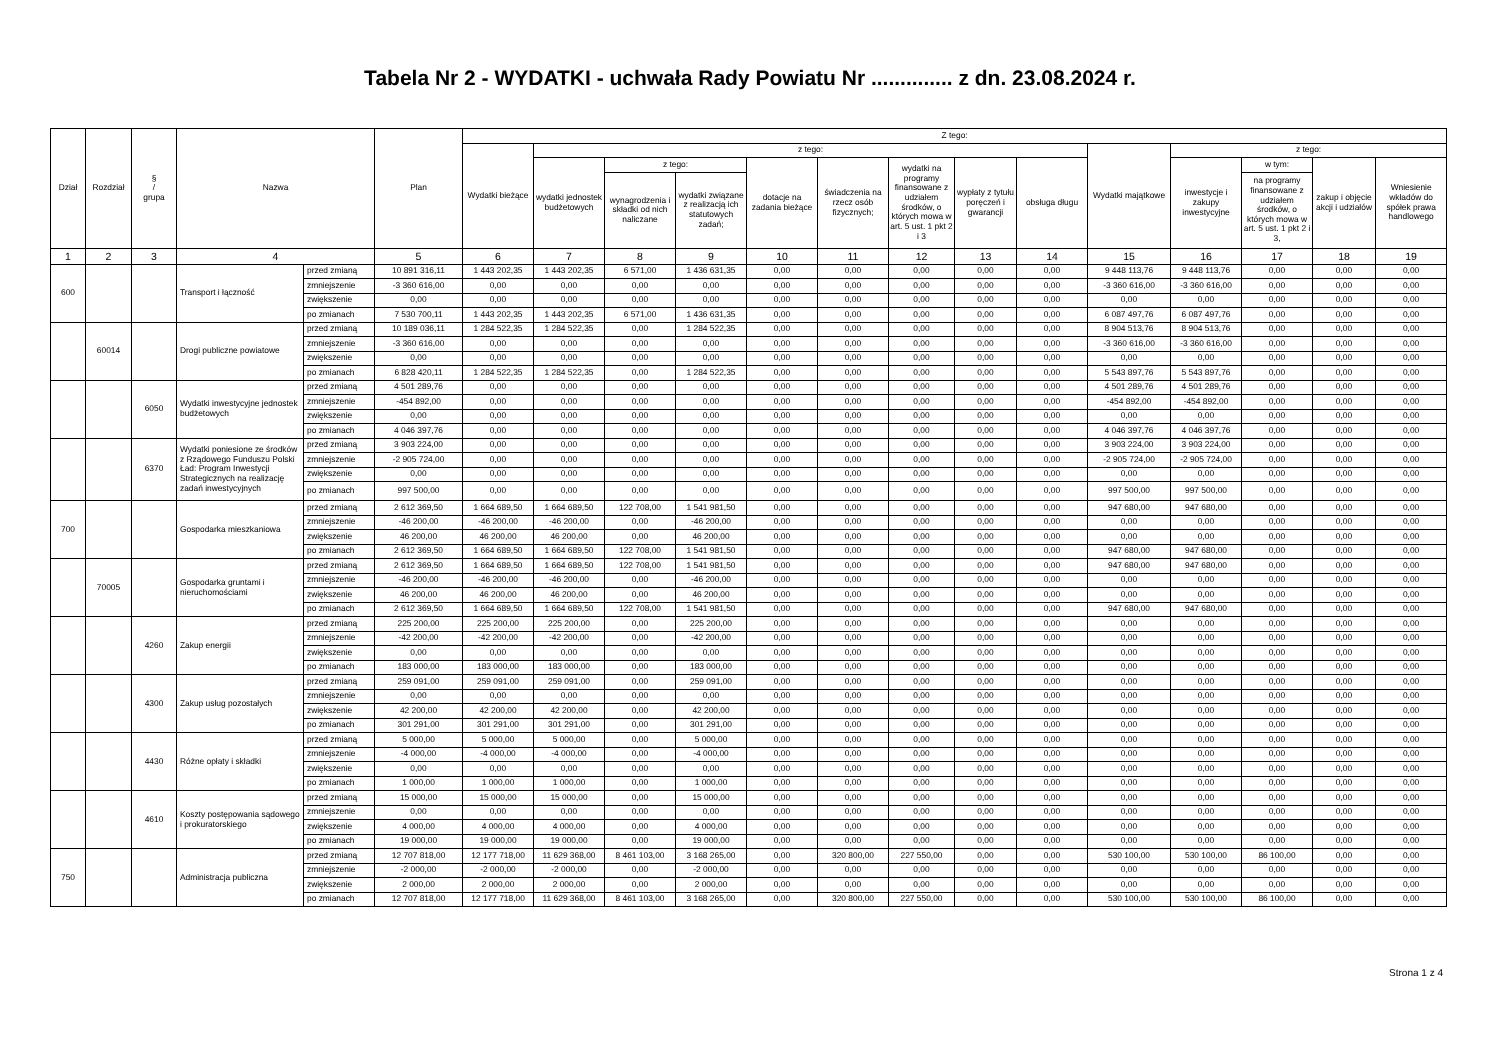Tabela Nr 2 - WYDATKI - uchwała Rady Powiatu Nr .............. z dn. 23.08.2024 r.
| Dział | Rozdział | § / grupa | Nazwa | | Plan | Z tego: | | | | | | | | | | | | | |
| --- | --- | --- | --- | --- | --- | --- | --- | --- | --- | --- | --- | --- | --- | --- | --- | --- | --- | --- | --- |
| | | | | | | Wydatki bieżące | z tego: | | | | | | | | Wydatki majątkowe | z tego: | | | |
| | | | | | | | wydatki jednostek budżetowych | z tego: | | dotacje na zadania bieżące | świadczenia na rzecz osób fizycznych; | wydatki na programy finansowane z udziałem środków, o których mowa w art. 5 ust. 1 pkt 2 i 3 | wypłaty z tytułu poręczeń i gwarancji | obsługa długu | | inwestycje i zakupy inwestycyjne | w tym: | zakup i objęcie akcji i udziałów | Wniesienie wkładów do spółek prawa handlowego |
| | | | | | | | | wynagrodzenia i składki od nich naliczane | wydatki związane z realizacją ich statutowych zadań; | | | | | | | | na programy finansowane z udziałem środków, o których mowa w art. 5 ust. 1 pkt 2 i 3, | | |
| 1 | 2 | 3 | 4 | | 5 | 6 | 7 | 8 | 9 | 10 | 11 | 12 | 13 | 14 | 15 | 16 | 17 | 18 | 19 |
| 600 | | | Transport i łączność | przed zmianą | 10 891 316,11 | 1 443 202,35 | 1 443 202,35 | 6 571,00 | 1 436 631,35 | 0,00 | 0,00 | 0,00 | 0,00 | 0,00 | 9 448 113,76 | 9 448 113,76 | 0,00 | 0,00 | 0,00 |
| | | | | zmniejszenie | -3 360 616,00 | 0,00 | 0,00 | 0,00 | 0,00 | 0,00 | 0,00 | 0,00 | 0,00 | 0,00 | -3 360 616,00 | -3 360 616,00 | 0,00 | 0,00 | 0,00 |
| | | | | zwiększenie | 0,00 | 0,00 | 0,00 | 0,00 | 0,00 | 0,00 | 0,00 | 0,00 | 0,00 | 0,00 | 0,00 | 0,00 | 0,00 | 0,00 | 0,00 |
| | | | | po zmianach | 7 530 700,11 | 1 443 202,35 | 1 443 202,35 | 6 571,00 | 1 436 631,35 | 0,00 | 0,00 | 0,00 | 0,00 | 0,00 | 6 087 497,76 | 6 087 497,76 | 0,00 | 0,00 | 0,00 |
| | 60014 | | Drogi publiczne powiatowe | przed zmianą | 10 189 036,11 | 1 284 522,35 | 1 284 522,35 | 0,00 | 1 284 522,35 | 0,00 | 0,00 | 0,00 | 0,00 | 0,00 | 8 904 513,76 | 8 904 513,76 | 0,00 | 0,00 | 0,00 |
| | | | | zmniejszenie | -3 360 616,00 | 0,00 | 0,00 | 0,00 | 0,00 | 0,00 | 0,00 | 0,00 | 0,00 | 0,00 | -3 360 616,00 | -3 360 616,00 | 0,00 | 0,00 | 0,00 |
| | | | | zwiększenie | 0,00 | 0,00 | 0,00 | 0,00 | 0,00 | 0,00 | 0,00 | 0,00 | 0,00 | 0,00 | 0,00 | 0,00 | 0,00 | 0,00 | 0,00 |
| | | | | po zmianach | 6 828 420,11 | 1 284 522,35 | 1 284 522,35 | 0,00 | 1 284 522,35 | 0,00 | 0,00 | 0,00 | 0,00 | 0,00 | 5 543 897,76 | 5 543 897,76 | 0,00 | 0,00 | 0,00 |
| | | 6050 | Wydatki inwestycyjne jednostek budżetowych | przed zmianą | 4 501 289,76 | 0,00 | 0,00 | 0,00 | 0,00 | 0,00 | 0,00 | 0,00 | 0,00 | 0,00 | 4 501 289,76 | 4 501 289,76 | 0,00 | 0,00 | 0,00 |
| | | | | zmniejszenie | -454 892,00 | 0,00 | 0,00 | 0,00 | 0,00 | 0,00 | 0,00 | 0,00 | 0,00 | 0,00 | -454 892,00 | -454 892,00 | 0,00 | 0,00 | 0,00 |
| | | | | zwiększenie | 0,00 | 0,00 | 0,00 | 0,00 | 0,00 | 0,00 | 0,00 | 0,00 | 0,00 | 0,00 | 0,00 | 0,00 | 0,00 | 0,00 | 0,00 |
| | | | | po zmianach | 4 046 397,76 | 0,00 | 0,00 | 0,00 | 0,00 | 0,00 | 0,00 | 0,00 | 0,00 | 0,00 | 4 046 397,76 | 4 046 397,76 | 0,00 | 0,00 | 0,00 |
| | | 6370 | Wydatki poniesione ze środków z Rządowego Funduszu Polski Ład: Program Inwestycji Strategicznych na realizację zadań inwestycyjnych | przed zmianą | 3 903 224,00 | 0,00 | 0,00 | 0,00 | 0,00 | 0,00 | 0,00 | 0,00 | 0,00 | 0,00 | 3 903 224,00 | 3 903 224,00 | 0,00 | 0,00 | 0,00 |
| | | | | zmniejszenie | -2 905 724,00 | 0,00 | 0,00 | 0,00 | 0,00 | 0,00 | 0,00 | 0,00 | 0,00 | 0,00 | -2 905 724,00 | -2 905 724,00 | 0,00 | 0,00 | 0,00 |
| | | | | zwiększenie | 0,00 | 0,00 | 0,00 | 0,00 | 0,00 | 0,00 | 0,00 | 0,00 | 0,00 | 0,00 | 0,00 | 0,00 | 0,00 | 0,00 | 0,00 |
| | | | | po zmianach | 997 500,00 | 0,00 | 0,00 | 0,00 | 0,00 | 0,00 | 0,00 | 0,00 | 0,00 | 0,00 | 997 500,00 | 997 500,00 | 0,00 | 0,00 | 0,00 |
| 700 | | | Gospodarka mieszkaniowa | przed zmianą | 2 612 369,50 | 1 664 689,50 | 1 664 689,50 | 122 708,00 | 1 541 981,50 | 0,00 | 0,00 | 0,00 | 0,00 | 0,00 | 947 680,00 | 947 680,00 | 0,00 | 0,00 | 0,00 |
| | | | | zmniejszenie | -46 200,00 | -46 200,00 | -46 200,00 | 0,00 | -46 200,00 | 0,00 | 0,00 | 0,00 | 0,00 | 0,00 | 0,00 | 0,00 | 0,00 | 0,00 | 0,00 |
| | | | | zwiększenie | 46 200,00 | 46 200,00 | 46 200,00 | 0,00 | 46 200,00 | 0,00 | 0,00 | 0,00 | 0,00 | 0,00 | 0,00 | 0,00 | 0,00 | 0,00 | 0,00 |
| | | | | po zmianach | 2 612 369,50 | 1 664 689,50 | 1 664 689,50 | 122 708,00 | 1 541 981,50 | 0,00 | 0,00 | 0,00 | 0,00 | 0,00 | 947 680,00 | 947 680,00 | 0,00 | 0,00 | 0,00 |
| | 70005 | | Gospodarka gruntami i nieruchomościami | przed zmianą | 2 612 369,50 | 1 664 689,50 | 1 664 689,50 | 122 708,00 | 1 541 981,50 | 0,00 | 0,00 | 0,00 | 0,00 | 0,00 | 947 680,00 | 947 680,00 | 0,00 | 0,00 | 0,00 |
| | | | | zmniejszenie | -46 200,00 | -46 200,00 | -46 200,00 | 0,00 | -46 200,00 | 0,00 | 0,00 | 0,00 | 0,00 | 0,00 | 0,00 | 0,00 | 0,00 | 0,00 | 0,00 |
| | | | | zwiększenie | 46 200,00 | 46 200,00 | 46 200,00 | 0,00 | 46 200,00 | 0,00 | 0,00 | 0,00 | 0,00 | 0,00 | 0,00 | 0,00 | 0,00 | 0,00 | 0,00 |
| | | | | po zmianach | 2 612 369,50 | 1 664 689,50 | 1 664 689,50 | 122 708,00 | 1 541 981,50 | 0,00 | 0,00 | 0,00 | 0,00 | 0,00 | 947 680,00 | 947 680,00 | 0,00 | 0,00 | 0,00 |
| | | 4260 | Zakup energii | przed zmianą | 225 200,00 | 225 200,00 | 225 200,00 | 0,00 | 225 200,00 | 0,00 | 0,00 | 0,00 | 0,00 | 0,00 | 0,00 | 0,00 | 0,00 | 0,00 | 0,00 |
| | | | | zmniejszenie | -42 200,00 | -42 200,00 | -42 200,00 | 0,00 | -42 200,00 | 0,00 | 0,00 | 0,00 | 0,00 | 0,00 | 0,00 | 0,00 | 0,00 | 0,00 | 0,00 |
| | | | | zwiększenie | 0,00 | 0,00 | 0,00 | 0,00 | 0,00 | 0,00 | 0,00 | 0,00 | 0,00 | 0,00 | 0,00 | 0,00 | 0,00 | 0,00 | 0,00 |
| | | | | po zmianach | 183 000,00 | 183 000,00 | 183 000,00 | 0,00 | 183 000,00 | 0,00 | 0,00 | 0,00 | 0,00 | 0,00 | 0,00 | 0,00 | 0,00 | 0,00 | 0,00 |
| | | 4300 | Zakup usług pozostałych | przed zmianą | 259 091,00 | 259 091,00 | 259 091,00 | 0,00 | 259 091,00 | 0,00 | 0,00 | 0,00 | 0,00 | 0,00 | 0,00 | 0,00 | 0,00 | 0,00 | 0,00 |
| | | | | zmniejszenie | 0,00 | 0,00 | 0,00 | 0,00 | 0,00 | 0,00 | 0,00 | 0,00 | 0,00 | 0,00 | 0,00 | 0,00 | 0,00 | 0,00 | 0,00 |
| | | | | zwiększenie | 42 200,00 | 42 200,00 | 42 200,00 | 0,00 | 42 200,00 | 0,00 | 0,00 | 0,00 | 0,00 | 0,00 | 0,00 | 0,00 | 0,00 | 0,00 | 0,00 |
| | | | | po zmianach | 301 291,00 | 301 291,00 | 301 291,00 | 0,00 | 301 291,00 | 0,00 | 0,00 | 0,00 | 0,00 | 0,00 | 0,00 | 0,00 | 0,00 | 0,00 | 0,00 |
| | | 4430 | Różne opłaty i składki | przed zmianą | 5 000,00 | 5 000,00 | 5 000,00 | 0,00 | 5 000,00 | 0,00 | 0,00 | 0,00 | 0,00 | 0,00 | 0,00 | 0,00 | 0,00 | 0,00 | 0,00 |
| | | | | zmniejszenie | -4 000,00 | -4 000,00 | -4 000,00 | 0,00 | -4 000,00 | 0,00 | 0,00 | 0,00 | 0,00 | 0,00 | 0,00 | 0,00 | 0,00 | 0,00 | 0,00 |
| | | | | zwiększenie | 0,00 | 0,00 | 0,00 | 0,00 | 0,00 | 0,00 | 0,00 | 0,00 | 0,00 | 0,00 | 0,00 | 0,00 | 0,00 | 0,00 | 0,00 |
| | | | | po zmianach | 1 000,00 | 1 000,00 | 1 000,00 | 0,00 | 1 000,00 | 0,00 | 0,00 | 0,00 | 0,00 | 0,00 | 0,00 | 0,00 | 0,00 | 0,00 | 0,00 |
| | | 4610 | Koszty postępowania sądowego i prokuratorskiego | przed zmianą | 15 000,00 | 15 000,00 | 15 000,00 | 0,00 | 15 000,00 | 0,00 | 0,00 | 0,00 | 0,00 | 0,00 | 0,00 | 0,00 | 0,00 | 0,00 | 0,00 |
| | | | | zmniejszenie | 0,00 | 0,00 | 0,00 | 0,00 | 0,00 | 0,00 | 0,00 | 0,00 | 0,00 | 0,00 | 0,00 | 0,00 | 0,00 | 0,00 | 0,00 |
| | | | | zwiększenie | 4 000,00 | 4 000,00 | 4 000,00 | 0,00 | 4 000,00 | 0,00 | 0,00 | 0,00 | 0,00 | 0,00 | 0,00 | 0,00 | 0,00 | 0,00 | 0,00 |
| | | | | po zmianach | 19 000,00 | 19 000,00 | 19 000,00 | 0,00 | 19 000,00 | 0,00 | 0,00 | 0,00 | 0,00 | 0,00 | 0,00 | 0,00 | 0,00 | 0,00 | 0,00 |
| 750 | | | Administracja publiczna | przed zmianą | 12 707 818,00 | 12 177 718,00 | 11 629 368,00 | 8 461 103,00 | 3 168 265,00 | 0,00 | 320 800,00 | 227 550,00 | 0,00 | 0,00 | 530 100,00 | 530 100,00 | 86 100,00 | 0,00 | 0,00 |
| | | | | zmniejszenie | -2 000,00 | -2 000,00 | -2 000,00 | 0,00 | -2 000,00 | 0,00 | 0,00 | 0,00 | 0,00 | 0,00 | 0,00 | 0,00 | 0,00 | 0,00 | 0,00 |
| | | | | zwiększenie | 2 000,00 | 2 000,00 | 2 000,00 | 0,00 | 2 000,00 | 0,00 | 0,00 | 0,00 | 0,00 | 0,00 | 0,00 | 0,00 | 0,00 | 0,00 | 0,00 |
| | | | | po zmianach | 12 707 818,00 | 12 177 718,00 | 11 629 368,00 | 8 461 103,00 | 3 168 265,00 | 0,00 | 320 800,00 | 227 550,00 | 0,00 | 0,00 | 530 100,00 | 530 100,00 | 86 100,00 | 0,00 | 0,00 |
Strona 1 z 4